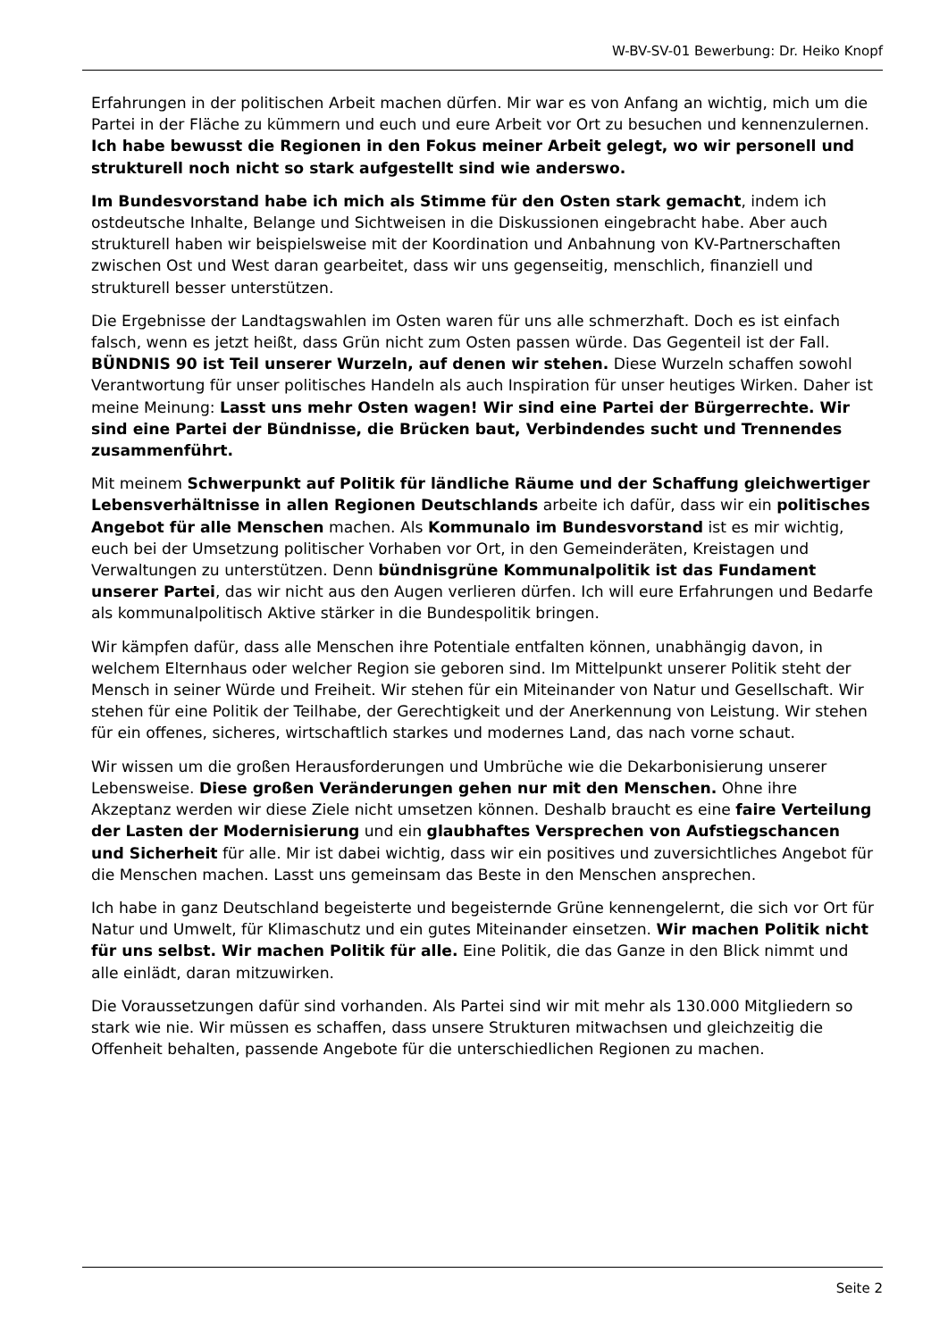W-BV-SV-01 Bewerbung: Dr. Heiko Knopf
Erfahrungen in der politischen Arbeit machen dürfen. Mir war es von Anfang an wichtig, mich um die Partei in der Fläche zu kümmern und euch und eure Arbeit vor Ort zu besuchen und kennenzulernen. Ich habe bewusst die Regionen in den Fokus meiner Arbeit gelegt, wo wir personell und strukturell noch nicht so stark aufgestellt sind wie anderswo.
Im Bundesvorstand habe ich mich als Stimme für den Osten stark gemacht, indem ich ostdeutsche Inhalte, Belange und Sichtweisen in die Diskussionen eingebracht habe. Aber auch strukturell haben wir beispielsweise mit der Koordination und Anbahnung von KV-Partnerschaften zwischen Ost und West daran gearbeitet, dass wir uns gegenseitig, menschlich, finanziell und strukturell besser unterstützen.
Die Ergebnisse der Landtagswahlen im Osten waren für uns alle schmerzhaft. Doch es ist einfach falsch, wenn es jetzt heißt, dass Grün nicht zum Osten passen würde. Das Gegenteil ist der Fall. BÜNDNIS 90 ist Teil unserer Wurzeln, auf denen wir stehen. Diese Wurzeln schaffen sowohl Verantwortung für unser politisches Handeln als auch Inspiration für unser heutiges Wirken. Daher ist meine Meinung: Lasst uns mehr Osten wagen! Wir sind eine Partei der Bürgerrechte. Wir sind eine Partei der Bündnisse, die Brücken baut, Verbindendes sucht und Trennendes zusammenführt.
Mit meinem Schwerpunkt auf Politik für ländliche Räume und der Schaffung gleichwertiger Lebensverhältnisse in allen Regionen Deutschlands arbeite ich dafür, dass wir ein politisches Angebot für alle Menschen machen. Als Kommunalo im Bundesvorstand ist es mir wichtig, euch bei der Umsetzung politischer Vorhaben vor Ort, in den Gemeinderäten, Kreistagen und Verwaltungen zu unterstützen. Denn bündnisgrüne Kommunalpolitik ist das Fundament unserer Partei, das wir nicht aus den Augen verlieren dürfen. Ich will eure Erfahrungen und Bedarfe als kommunalpolitisch Aktive stärker in die Bundespolitik bringen.
Wir kämpfen dafür, dass alle Menschen ihre Potentiale entfalten können, unabhängig davon, in welchem Elternhaus oder welcher Region sie geboren sind. Im Mittelpunkt unserer Politik steht der Mensch in seiner Würde und Freiheit. Wir stehen für ein Miteinander von Natur und Gesellschaft. Wir stehen für eine Politik der Teilhabe, der Gerechtigkeit und der Anerkennung von Leistung. Wir stehen für ein offenes, sicheres, wirtschaftlich starkes und modernes Land, das nach vorne schaut.
Wir wissen um die großen Herausforderungen und Umbrüche wie die Dekarbonisierung unserer Lebensweise. Diese großen Veränderungen gehen nur mit den Menschen. Ohne ihre Akzeptanz werden wir diese Ziele nicht umsetzen können. Deshalb braucht es eine faire Verteilung der Lasten der Modernisierung und ein glaubhaftes Versprechen von Aufstiegschancen und Sicherheit für alle. Mir ist dabei wichtig, dass wir ein positives und zuversichtliches Angebot für die Menschen machen. Lasst uns gemeinsam das Beste in den Menschen ansprechen.
Ich habe in ganz Deutschland begeisterte und begeisternde Grüne kennengelernt, die sich vor Ort für Natur und Umwelt, für Klimaschutz und ein gutes Miteinander einsetzen. Wir machen Politik nicht für uns selbst. Wir machen Politik für alle. Eine Politik, die das Ganze in den Blick nimmt und alle einlädt, daran mitzuwirken.
Die Voraussetzungen dafür sind vorhanden. Als Partei sind wir mit mehr als 130.000 Mitgliedern so stark wie nie. Wir müssen es schaffen, dass unsere Strukturen mitwachsen und gleichzeitig die Offenheit behalten, passende Angebote für die unterschiedlichen Regionen zu machen.
Seite 2